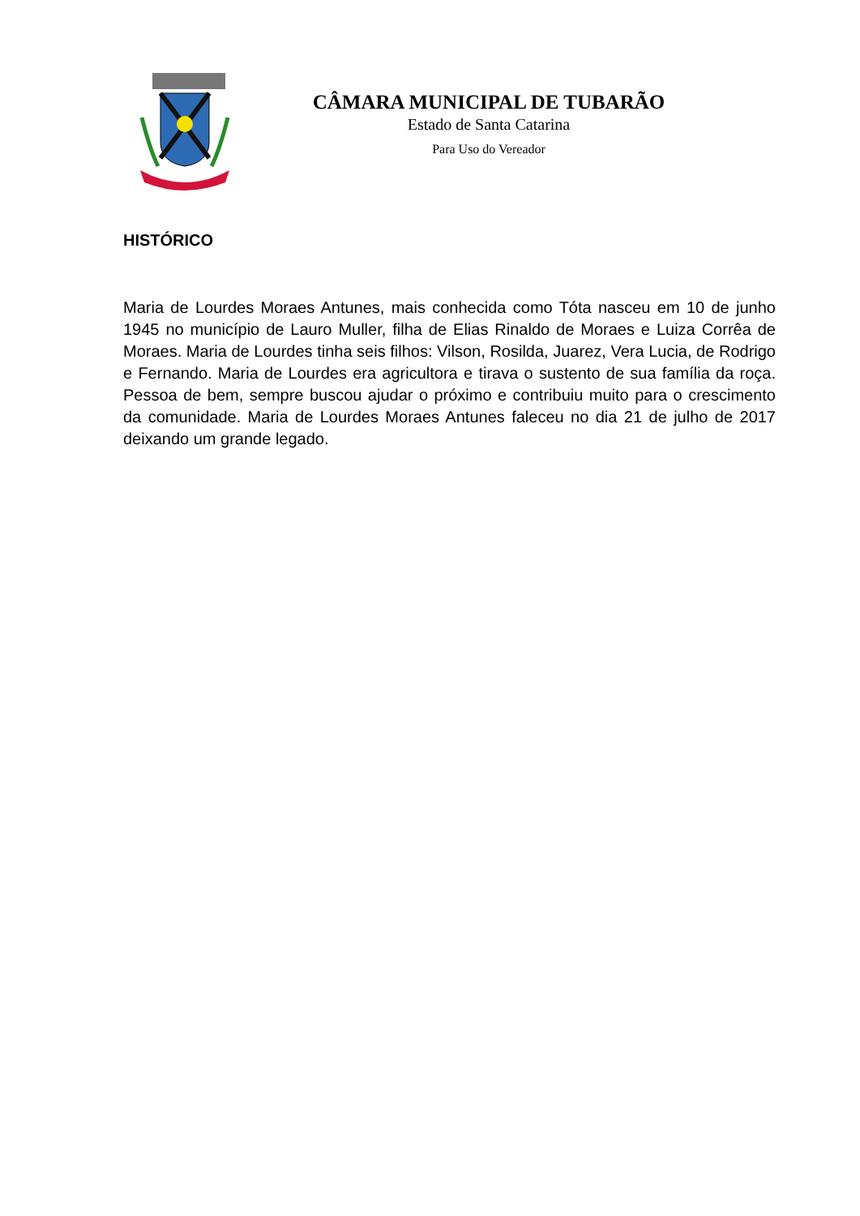CÂMARA MUNICIPAL DE TUBARÃO
Estado de Santa Catarina
Para Uso do Vereador
HISTÓRICO
Maria de Lourdes Moraes Antunes, mais conhecida como Tóta nasceu em 10 de junho 1945 no município de Lauro Muller, filha de Elias Rinaldo de Moraes e Luiza Corrêa de Moraes. Maria de Lourdes tinha seis filhos: Vilson, Rosilda, Juarez, Vera Lucia, de Rodrigo e Fernando. Maria de Lourdes era agricultora e tirava o sustento de sua família da roça. Pessoa de bem, sempre buscou ajudar o próximo e contribuiu muito para o crescimento da comunidade. Maria de Lourdes Moraes Antunes faleceu no dia 21 de julho de 2017 deixando um grande legado.